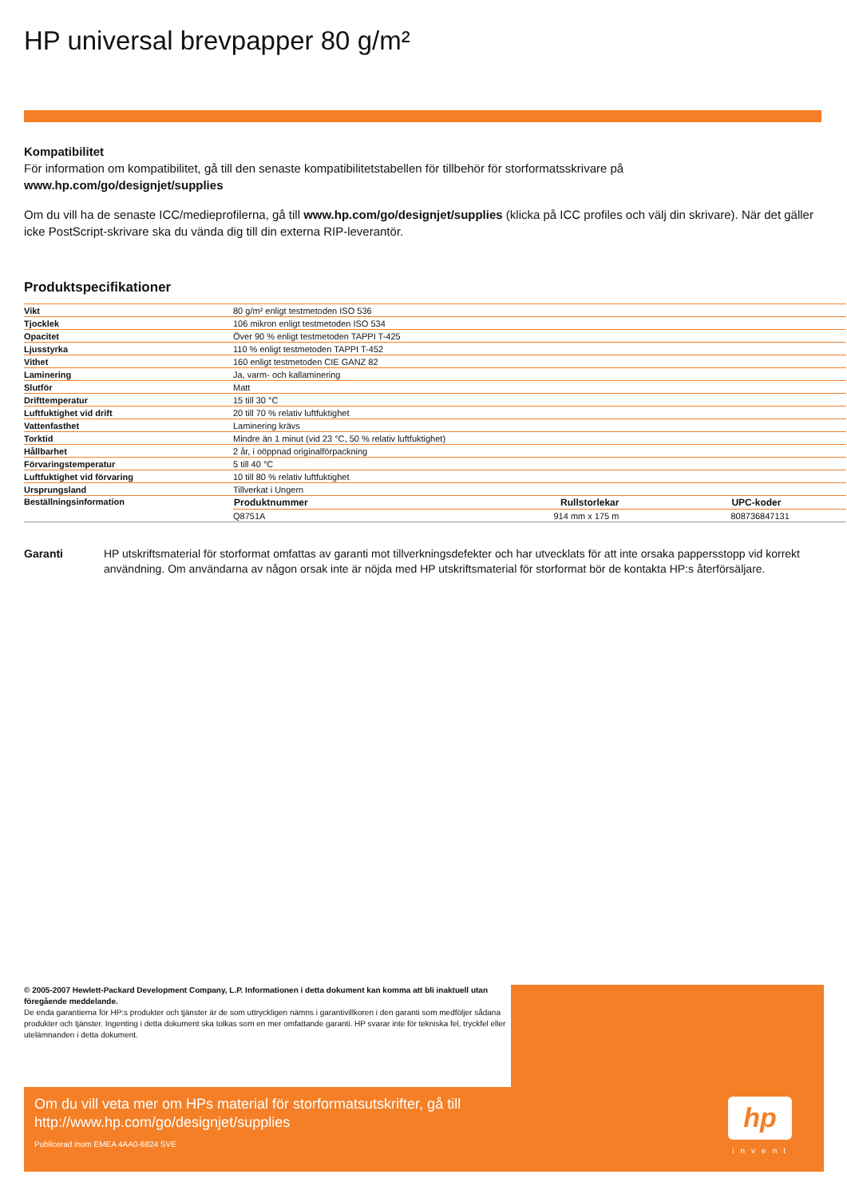HP universal brevpapper 80 g/m²
Kompatibilitet
För information om kompatibilitet, gå till den senaste kompatibilitetstabellen för tillbehör för storformatsskrivare på
www.hp.com/go/designjet/supplies
Om du vill ha de senaste ICC/medieprofilerna, gå till www.hp.com/go/designjet/supplies (klicka på ICC profiles och välj din skrivare). När det gäller icke PostScript-skrivare ska du vända dig till din externa RIP-leverantör.
Produktspecifikationer
| Vikt | 80 g/m² enligt testmetoden ISO 536 | | |
| Tjocklek | 106 mikron enligt testmetoden ISO 534 | | |
| Opacitet | Över 90 % enligt testmetoden TAPPI T-425 | | |
| Ljusstyrka | 110 % enligt testmetoden TAPPI T-452 | | |
| Vithet | 160 enligt testmetoden CIE GANZ 82 | | |
| Laminering | Ja, varm- och kallaminering | | |
| Slutför | Matt | | |
| Drifttemperatur | 15 till 30 °C | | |
| Luftfuktighet vid drift | 20 till 70 % relativ luftfuktighet | | |
| Vattenfasthet | Laminering krävs | | |
| Torktid | Mindre än 1 minut (vid 23 °C, 50 % relativ luftfuktighet) | | |
| Hållbarhet | 2 år, i oöppnad originalförpackning | | |
| Förvaringstemperatur | 5 till 40 °C | | |
| Luftfuktighet vid förvaring | 10 till 80 % relativ luftfuktighet | | |
| Ursprungsland | Tillverkat i Ungern | | |
| Beställningsinformation | Produktnummer | Rullstorlekar | UPC-koder |
| | Q8751A | 914 mm x 175 m | 808736847131 |
Garanti HP utskriftsmaterial för storformat omfattas av garanti mot tillverkningsdefekter och har utvecklats för att inte orsaka pappersstopp vid korrekt användning. Om användarna av någon orsak inte är nöjda med HP utskriftsmaterial för storformat bör de kontakta HP:s återförsäljare.
© 2005-2007 Hewlett-Packard Development Company, L.P. Informationen i detta dokument kan komma att bli inaktuell utan föregående meddelande.
De enda garantierna för HP:s produkter och tjänster är de som uttryckligen nämns i garantivillkoren i den garanti som medföljer sådana produkter och tjänster. Ingenting i detta dokument ska tolkas som en mer omfattande garanti. HP svarar inte för tekniska fel, tryckfel eller utelämnanden i detta dokument.
Om du vill veta mer om HPs material för storformatsutskrifter, gå till
http://www.hp.com/go/designjet/supplies
Publicerad inom EMEA 4AA0-6824 SVE
hp
invent